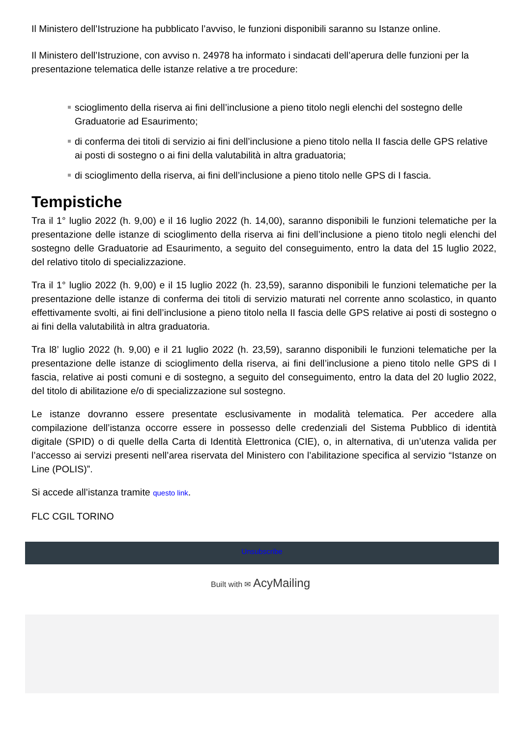Il Ministero dell’Istruzione ha pubblicato l’avviso, le funzioni disponibili saranno su Istanze online.
Il Ministero dell’Istruzione, con avviso n. 24978 ha informato i sindacati dell’aperura delle funzioni per la presentazione telematica delle istanze relative a tre procedure:
scioglimento della riserva ai fini dell’inclusione a pieno titolo negli elenchi del sostegno delle Graduatorie ad Esaurimento;
di conferma dei titoli di servizio ai fini dell’inclusione a pieno titolo nella II fascia delle GPS relative ai posti di sostegno o ai fini della valutabilità in altra graduatoria;
di scioglimento della riserva, ai fini dell’inclusione a pieno titolo nelle GPS di I fascia.
Tempistiche
Tra il 1° luglio 2022 (h. 9,00) e il 16 luglio 2022 (h. 14,00), saranno disponibili le funzioni telematiche per la presentazione delle istanze di scioglimento della riserva ai fini dell’inclusione a pieno titolo negli elenchi del sostegno delle Graduatorie ad Esaurimento, a seguito del conseguimento, entro la data del 15 luglio 2022, del relativo titolo di specializzazione.
Tra il 1° luglio 2022 (h. 9,00) e il 15 luglio 2022 (h. 23,59), saranno disponibili le funzioni telematiche per la presentazione delle istanze di conferma dei titoli di servizio maturati nel corrente anno scolastico, in quanto effettivamente svolti, ai fini dell’inclusione a pieno titolo nella II fascia delle GPS relative ai posti di sostegno o ai fini della valutabilità in altra graduatoria.
Tra l8’ luglio 2022 (h. 9,00) e il 21 luglio 2022 (h. 23,59), saranno disponibili le funzioni telematiche per la presentazione delle istanze di scioglimento della riserva, ai fini dell’inclusione a pieno titolo nelle GPS di I fascia, relative ai posti comuni e di sostegno, a seguito del conseguimento, entro la data del 20 luglio 2022, del titolo di abilitazione e/o di specializzazione sul sostegno.
Le istanze dovranno essere presentate esclusivamente in modalità telematica. Per accedere alla compilazione dell’istanza occorre essere in possesso delle credenziali del Sistema Pubblico di identità digitale (SPID) o di quelle della Carta di Identità Elettronica (CIE), o, in alternativa, di un’utenza valida per l’accesso ai servizi presenti nell’area riservata del Ministero con l’abilitazione specifica al servizio “Istanze on Line (POLIS)”.
Si accede all’istanza tramite questo link.
FLC CGIL TORINO
Unsubscribe
Built with ✉ AcyMailing